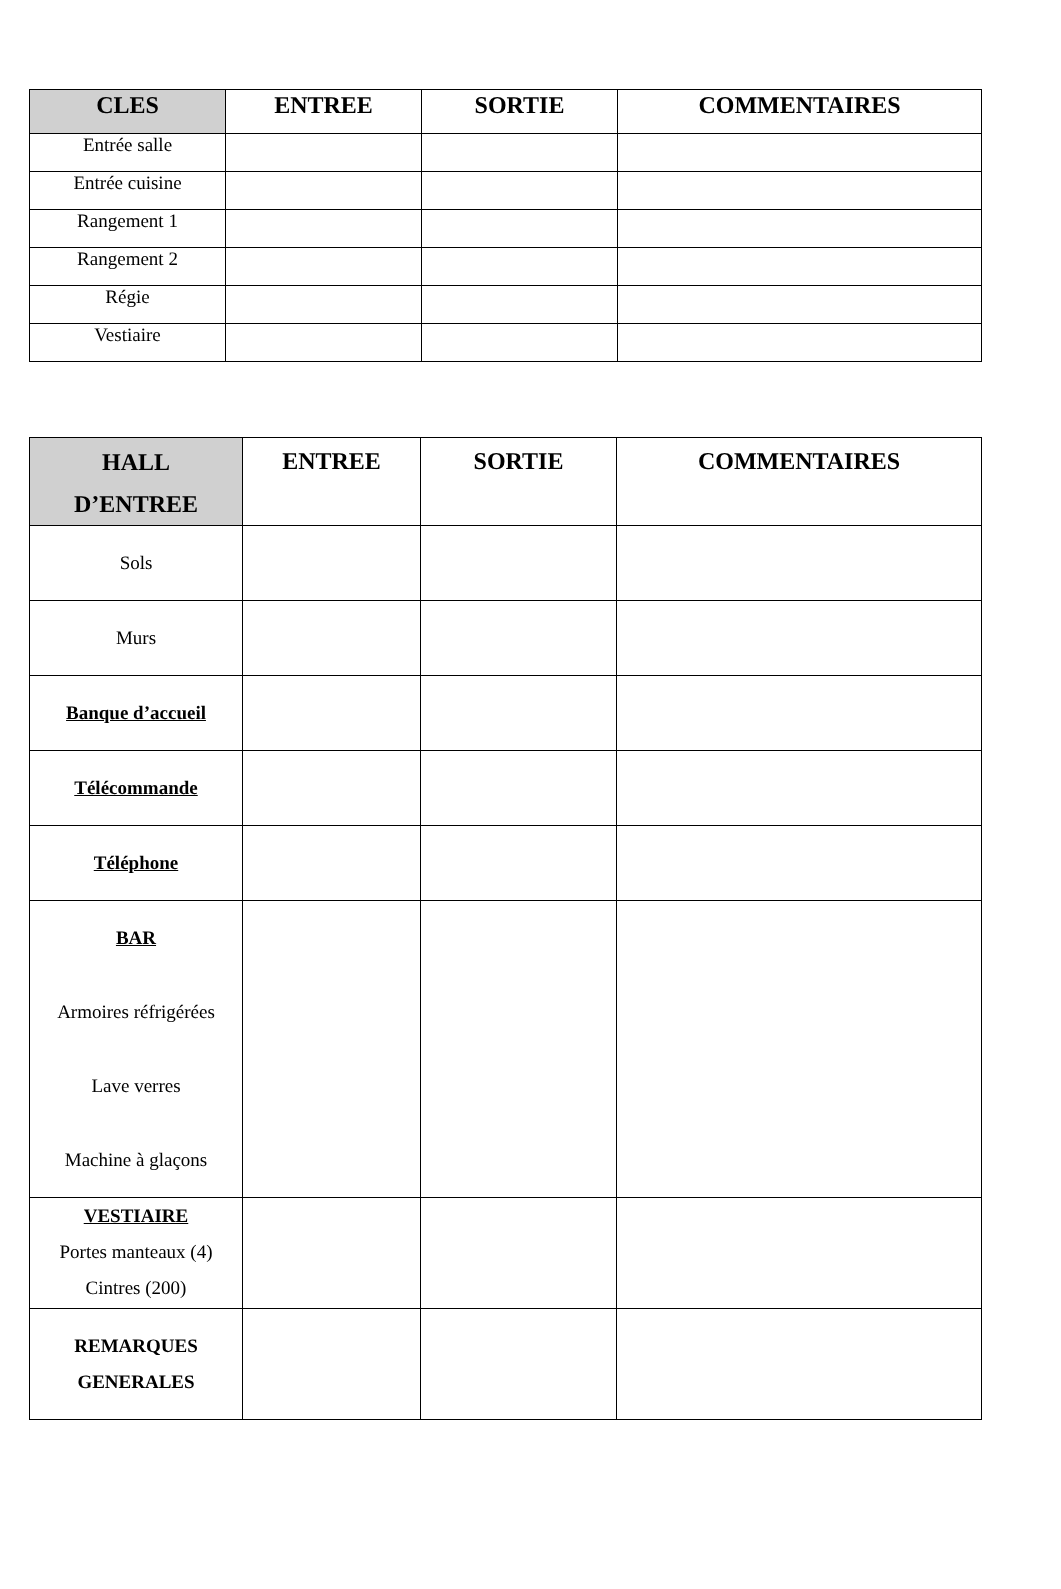| CLES | ENTREE | SORTIE | COMMENTAIRES |
| --- | --- | --- | --- |
| Entrée salle | | | |
| Entrée cuisine | | | |
| Rangement 1 | | | |
| Rangement 2 | | | |
| Régie | | | |
| Vestiaire | | | |
| HALL D’ENTREE | ENTREE | SORTIE | COMMENTAIRES |
| --- | --- | --- | --- |
| Sols | | | |
| Murs | | | |
| Banque d’accueil | | | |
| Télécommande | | | |
| Téléphone | | | |
| BAR Armoires réfrigérées Lave verres Machine à glaçons | | | |
| VESTIAIRE Portes manteaux (4) Cintres (200) | | | |
| REMARQUES GENERALES | | | |